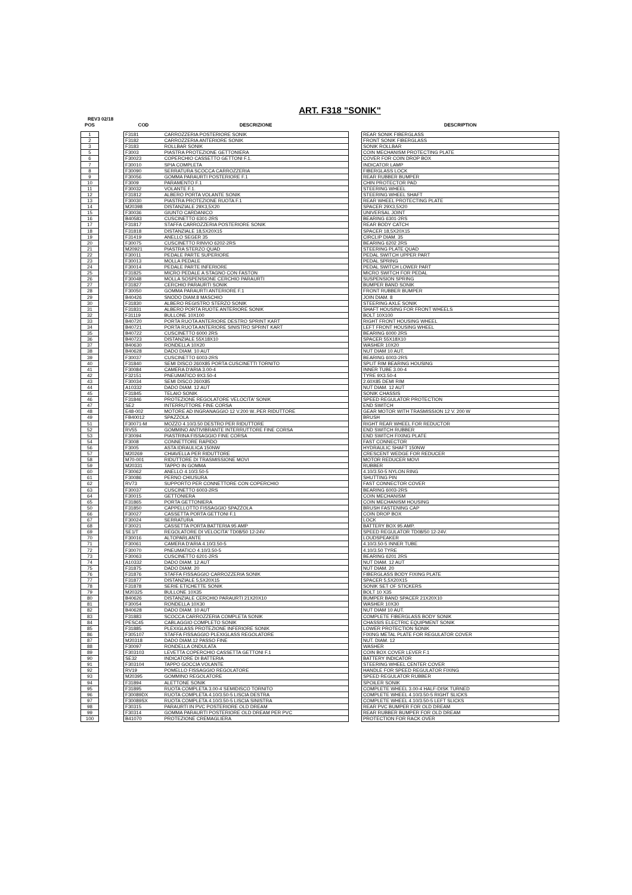ART. F318 "SONIK"
REV3 02/18
| POS | | COD | DESCRIZIONE | | DESCRIPTION |
| --- | --- | --- | --- | --- | --- |
| 1 | | F3181 | CARROZZERIA POSTERIORE SONIK | | REAR SONIK FIBERGLASS |
| 2 | | F3182 | CARROZZERIA ANTERIORE SONIK | | FRONT SONIK FIBERGLASS |
| 3 | | F3183 | ROLLBAR SONIK | | SONIK ROLLBAR |
| 5 | | F3003 | PIASTRA PROTEZIONE GETTONIERA | | COIN MECHANISM PROTECTING PLATE |
| 6 | | F30023 | COPERCHIO CASSETTO GETTONI F.1. | | COVER FOR COIN DROP BOX |
| 7 | | F30010 | SPIA COMPLETA | | INDICATOR LAMP |
| 8 | | F30090 | SERRATURA SCOCCA CARROZZERIA | | FIBERGLASS LOCK |
| 9 | | F30056 | GOMMA PARAURTI POSTERIORE F.1 | | REAR RUBBER BUMPER |
| 10 | | F3009 | PARAMENTO F.1 | | CHIN PROTECTOR PAD |
| 11 | | F30032 | VOLANTE F.1. | | STEERING WHEEL |
| 12 | | F31812 | ALBERO PORTA VOLANTE SONIK | | STEERING WHEEL SHAFT |
| 13 | | F30030 | PIASTRA PROTEZIONE RUOTA F.1 | | REAR WHEEL PROTECTING PLATE |
| 14 | | M20398 | DISTANZIALE 29X3,5X20 | | SPACER 29X3,5X20 |
| 15 | | F30036 | GIUNTO CARDANICO | | UNIVERSAL JOINT |
| 16 | | B40583 | CUSCINETTO 6301-2RS | | BEARING 6301-2RS |
| 17 | | F31817 | STAFFA CARROZZERIA POSTERIORE SONIK | | REAR BODY CATCH |
| 18 | | F31818 | DISTANZIALE 18,5X20X15 | | SPACER 18,5X20X15 |
| 19 | | F31419 | ANELLO SEGER 35 | | CIRCLIP DIAM. 35 |
| 20 | | F30075 | CUSCINETTO RINVIO 6202-2RS | | BEARING 6202 2RS |
| 21 | | M20921 | PIASTRA STERZO QUAD | | STEERING PLATE QUAD |
| 22 | | F30011 | PEDALE PARTE SUPERIORE | | PEDAL SWITCH UPPER PART |
| 23 | | F30013 | MOLLA PEDALE | | PEDAL SPRING |
| 24 | | F30014 | PEDALE PARTE INFERIORE | | PEDAL SWITCH LOWER PART |
| 25 | | F31825 | MICRO PEDALE A STAGNO CON FASTON | | MICRO SWITCH FOR PEDAL |
| 26 | | F30048 | MOLLA SOSPENSIONE CERCHIO PARAURTI | | SUSPENSION SPRING |
| 27 | | F31827 | CERCHIO PARAURTI SONIK | | BUMPER BAND SONIK |
| 28 | | F30050 | GOMMA PARAURTI ANTERIORE F.1 | | FRONT RUBBER BUMPER |
| 29 | | B40426 | SNODO DIAM.8 MASCHIO | | JOIN DIAM. 8 |
| 30 | | F31830 | ALBERO REGISTRO STERZO SONIK | | STEERING AXLE SONIK |
| 31 | | F31831 | ALBERO PORTA RUOTE ANTERIORE SONIK | | SHAFT HOUSING FOR FRONT WHEELS |
| 32 | | F31119 | BULLONE 10X100 | | BOLT 10X100 |
| 33 | | B40720 | PORTA RUOTA ANTERIORE DESTRO SPRINT KART | | RIGHT FRONT HOUSING WHEEL |
| 34 | | B40721 | PORTA RUOTA ANTERIORE SINISTRO SPRINT KART | | LEFT FRONT HOUSING WHEEL |
| 35 | | B40722 | CUSCINETTO 6000 2RS | | BEARING 6000 2RS |
| 36 | | B40723 | DISTANZIALE 55X18X10 | | SPACER 55X18X10 |
| 37 | | B40630 | RONDELLA 10X20 | | WASHER 10X20 |
| 38 | | B40628 | DADO DIAM. 10 AUT | | NUT DIAM 10 AUT. |
| 39 | | F30037 | CUSCINETTO 6003-2RS | | BEARING 6003-2RS |
| 40 | | F31840 | SEMI DISCO 260X85 PORTA CUSCINETTI TORNITO | | SPLIT RIM BEARING HOUSING |
| 41 | | F30084 | CAMERA D'ARIA 3.00-4 | | INNER TUBE 3.00-4 |
| 42 | | F32151 | PNEUMATICO 9X3.50-4 | | TYRE 9X3.50-4 |
| 43 | | F30034 | SEMI DISCO 260X85 | | 2.60X85 DEMI RIM |
| 44 | | A10332 | DADO DIAM. 12 AUT | | NUT DIAM. 12 AUT |
| 45 | | F31845 | TELAIO SONIK | | SONIK CHASSIS |
| 46 | | F31846 | PROTEZIONE REGOLATORE VELOCITA' SONIK | | SPEED REGULATOR PROTECTION |
| 47 | | SE2 | INTERRUTTORE FINE CORSA | | END SWITCH |
| 48 | | E48-002 | MOTORE AD INGRANAGGIO 12 V.200 W..PER RIDUTTORE | | GEAR MOTOR WITH TRASMISSION 12 V. 200 W |
| 49 | | FB40012 | SPAZZOLA | | BRUSH |
| 51 | | F30071-M | MOZZO 4.10/3.50 DESTRO PER RIDUTTORE | | RIGHT REAR WHEEL FOR REDUCTOR |
| 52 | | RV55 | GOMMINO ANTIVIBRANTE INTERRUTTORE FINE CORSA | | END SWITCH RUBBER |
| 53 | | F30094 | PIASTRINA FISSAGGIO FINE CORSA | | END SWITCH FIXING PLATE |
| 54 | | F3008 | CONNETTORE RAPIDO | | FAST CONNECTOR |
| 56 | | F3005 | ASTA IDRAULICA 150NW | | HYDRAULIC SHAFT 150NW |
| 57 | | M20269 | CHIAVELLA PER RIDUTTORE | | CRESCENT WEDGE FOR REDUCER |
| 58 | | M70-001 | RIDUTTORE DI TRASMISSIONE MOVI | | MOTOR REDUCER MOVI |
| 59 | | M20331 | TAPPO IN GOMMA | | RUBBER |
| 60 | | F30062 | ANELLO 4.10/3.50-5 | | 4.10/3.50-5 NYLON RING |
| 61 | | F30086 | PERNO CHIUSURA | | SHUTTING PIN |
| 62 | | RV73 | SUPPORTO PER CONNETTORE CON COPERCHIO | | FAST CONNECTOR COVER |
| 63 | | F30037 | CUSCINETTO 6003-2RS | | BEARING 6003-2RS |
| 64 | | F30015 | GETTONIERA | | COIN MECHANISM |
| 65 | | F31865 | PORTA GETTONIERA | | COIN MECHANISM HOUSING |
| 50 | | F31850 | CAPPELLOTTO FISSAGGIO SPAZZOLA | | BRUSH FASTENING CAP |
| 66 | | F30027 | CASSETTA PORTA GETTONI F.1 | | COIN DROP BOX |
| 67 | | F30024 | SERRATURA | | LOCK |
| 68 | | F30021 | CASSETTA PORTA BATTERIA 95 AMP | | BATTERY BOX 95 AMP. |
| 69 | | SE1/T | REGOLATORE DI VELOCITA' TD08/50 12-24V. | | SPEED REGULATOR TD08/50 12-24V. |
| 70 | | F30016 | ALTOPARLANTE | | LOUDSPEAKER |
| 71 | | F30061 | CAMERA D'ARIA 4.10/3.50-5 | | 4.10/3.50-5 INNER TUBE |
| 72 | | F30070 | PNEUMATICO 4.10/3.50-5 | | 4.10/3.50 TYRE |
| 73 | | F30063 | CUSCINETTO 6201-2RS | | BEARING 6201 2RS |
| 74 | | A10332 | DADO DIAM. 12 AUT | | NUT DIAM. 12 AUT |
| 75 | | F31875 | DADO DIAM. 20 | | NUT DIAM. 20 |
| 76 | | F31876 | STAFFA FISSAGGIO CARROZZERIA SONIK | | FIBERGLASS BODY FIXING PLATE |
| 77 | | F31877 | DISTANZIALE 5,5X20X15 | | SPACER 5,5X20X15 |
| 78 | | F31878 | SERIE ETICHETTE SONIK | | SONIK SET OF STICKERS |
| 79 | | M20325 | BULLONE 10X35 | | BOLT 10 X35 |
| 80 | | B40626 | DISTANZIALE CERCHIO PARAURTI 21X20X10 | | BUMPER BAND SPACER 21X20X10 |
| 81 | | F30054 | RONDELLA 10X30 | | WASHER 10X30 |
| 82 | | B40628 | DADO DIAM. 10 AUT | | NUT DIAM 10 AUT. |
| 83 | | F31883 | SCOCCA CARROZZERIA COMPLETA SONIK | | COMPLETE FIBERGLASS BODY SONIK |
| 84 | | PESC45 | CABLAGGIO COMPLETO SONIK | | CHASSIS ELECTRIC EQUIPMENT SONIK |
| 85 | | F31885 | PLEXIGLASS PROTEZIONE INFERIORE SONIK | | LOWER PROTECTION SONIK |
| 86 | | F305107 | STAFFA FISSAGGIO PLEXIGLASS REGOLATORE | | FIXING METAL PLATE FOR REGULATOR COVER |
| 87 | | M20318 | DADO DIAM.12 PASSO FINE | | NUT. DIAM. 12 |
| 88 | | F30097 | RONDELLA ONDULATA | | WASHER |
| 89 | | F303103 | LEVETTA COPERCHIO CASSETTA GETTONI F.1 | | COIN BOX COVER LEVER F.1 |
| 90 | | SE32 | INDICATORE DI BATTERIA | | BATTERY INDICATOR |
| 91 | | F303104 | TAPPO GOCCIA VOLANTE | | STEERING WHEEL CENTER COVER |
| 92 | | RV19 | POMELLO FISSAGGIO REGOLATORE | | HANDLE FOR SPEED REGULATOR FIXING |
| 93 | | M20395 | GOMMINO REGOLATORE | | SPEED REGULATOR RUBBER |
| 94 | | F31894 | ALETTONE SONIK | | SPOILER SONIK |
| 95 | | F31895 | RUOTA COMPLETA 3.00-4 SEMIDISCO TORNITO | | COMPLETE WHEEL 3.00-4 HALF-DISK TURNED |
| 96 | | F30089DX | RUOTA COMPLETA 4.10/3.50-5 LISCIA DESTRA | | COMPLETE WHEEL 4.10/3.50-5 RIGHT SLICKS |
| 97 | | F30089SX | RUOTA COMPLETA 4.10/3.50-5 LISCIA SINISTRA | | COMPLETE WHEEL 4.10/3.50-5 LEFT SLICKS |
| 98 | | F30315 | PARAURTI IN PVC POSTERIORE OLD DREAM | | REAR PVC BUMPER FOR OLD DREAM |
| 99 | | F30314 | GOMMA PARAURTI POSTERIORE OLD DREAM PER PVC | | REAR RUBBER BUMPER FOR OLD DREAM |
| 100 | | B41070 | PROTEZIONE CREMAGLIERA | | PROTECTION FOR RACK OVER |